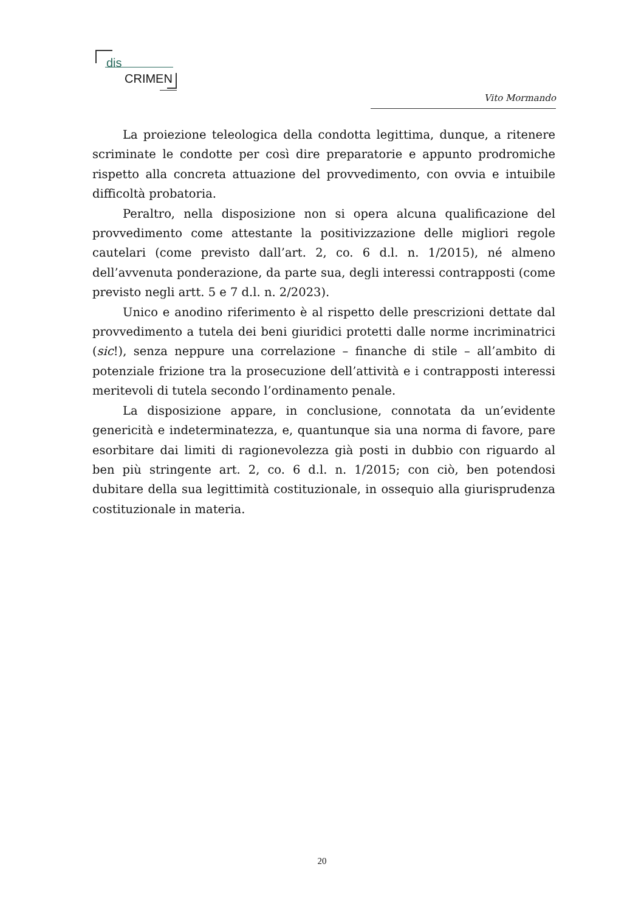dis
CRIMEN
Vito Mormando
La proiezione teleologica della condotta legittima, dunque, a ritenere scriminate le condotte per così dire preparatorie e appunto prodromiche rispetto alla concreta attuazione del provvedimento, con ovvia e intuibile difficoltà probatoria.
Peraltro, nella disposizione non si opera alcuna qualificazione del provvedimento come attestante la positivizzazione delle migliori regole cautelari (come previsto dall’art. 2, co. 6 d.l. n. 1/2015), né almeno dell’avvenuta ponderazione, da parte sua, degli interessi contrapposti (come previsto negli artt. 5 e 7 d.l. n. 2/2023).
Unico e anodino riferimento è al rispetto delle prescrizioni dettate dal provvedimento a tutela dei beni giuridici protetti dalle norme incriminatrici (sic!), senza neppure una correlazione – finanche di stile – all’ambito di potenziale frizione tra la prosecuzione dell’attività e i contrapposti interessi meritevoli di tutela secondo l’ordinamento penale.
La disposizione appare, in conclusione, connotata da un’evidente genericità e indeterminatezza, e, quantunque sia una norma di favore, pare esorbitare dai limiti di ragionevolezza già posti in dubbio con riguardo al ben più stringente art. 2, co. 6 d.l. n. 1/2015; con ciò, ben potendosi dubitare della sua legittimità costituzionale, in ossequio alla giurisprudenza costituzionale in materia.
20